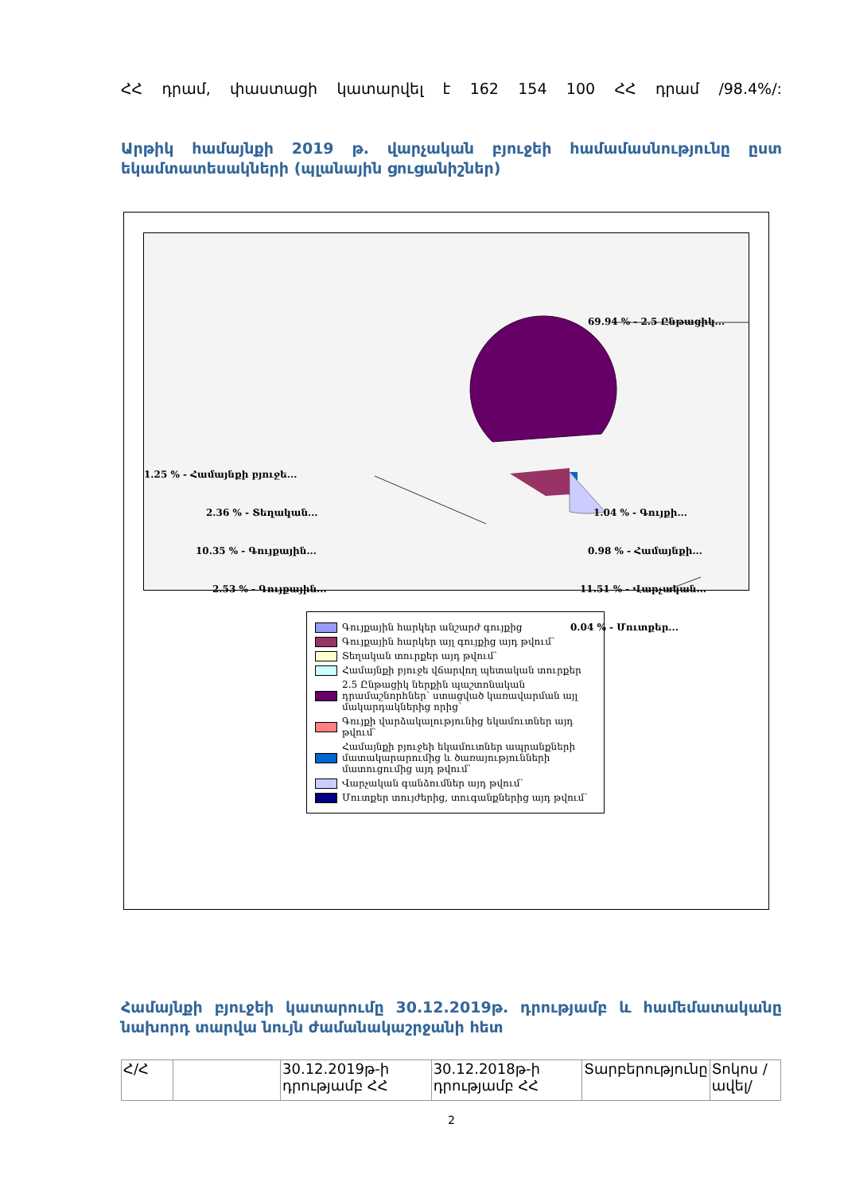ՀՀ դրամ, փաստացի կատարվել է 162 154 100 ՀՀ դրամ /98.4%/:
Արթիկ համայնքի 2019 թ. վարչական բյուջեի համամասնությունը ըստ եկամտատեսակների (պլանային ցուցանիշներ)
69.94 % - 2.5 Ընթացիկ...
1.25 % - Համայնքի բյուջե...
2.36 % - Տեղական...
10.35 % - Գույքային...
2.53 % - Գույքային...
1.04 % - Գույքի...
0.98 % - Համայնքի...
11.51 % - Վարչական...
0.04 % - Մուտքեր...
Գույքային հարկեր անշարժ գույքից
Գույքային հարկեր այլ գույքից այդ թվում՝
Տեղական տուրքեր այդ թվում՝
Համայնքի բյուջե վճարվող պետական տուրքեր
2.5 Ընթացիկ ներքին պաշտոնական դրամաշնորհներ՝ ստացված կառավարման այլ մակարդակներից որից՝
Գույքի վարձակալությունից եկամուտներ այդ թվում՝
Համայնքի բյուջեի եկամուտներ ապրանքների մատակարարումից և ծառայությունների մատուցումից այդ թվում՝
Վարչական գանձումներ այդ թվում՝
Մուտքեր տույժերից, տուգանքներից այդ թվում՝
Համայնքի բյուջեի կատարումը 30.12.2019թ. դրությամբ և համեմատականը նախորդ տարվա նույն ժամանակաշրջանի հետ
| Հ/Հ | | 30.12.2019թ-ի դրությամբ ՀՀ | 30.12.2018թ-ի դրությամբ ՀՀ | Տարբերությունը | Տոկոս /ավել/ |
2